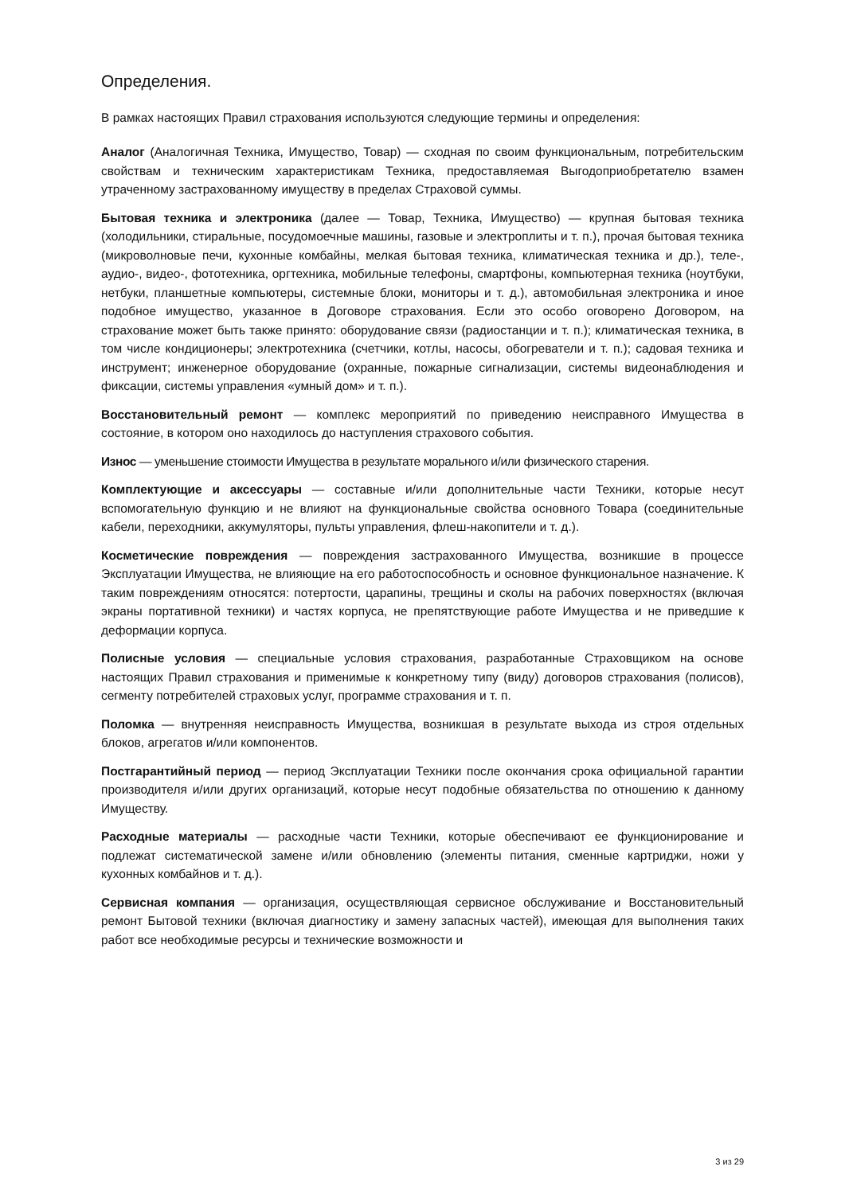Определения.
В рамках настоящих Правил страхования используются следующие термины и определения:
Аналог (Аналогичная Техника, Имущество, Товар) — сходная по своим функциональным, потребительским свойствам и техническим характеристикам Техника, предоставляемая Выгодоприобретателю взамен утраченному застрахованному имуществу в пределах Страховой суммы.
Бытовая техника и электроника (далее — Товар, Техника, Имущество) — крупная бытовая техника (холодильники, стиральные, посудомоечные машины, газовые и электроплиты и т. п.), прочая бытовая техника (микроволновые печи, кухонные комбайны, мелкая бытовая техника, климатическая техника и др.), теле-, аудио-, видео-, фототехника, оргтехника, мобильные телефоны, смартфоны, компьютерная техника (ноутбуки, нетбуки, планшетные компьютеры, системные блоки, мониторы и т. д.), автомобильная электроника и иное подобное имущество, указанное в Договоре страхования. Если это особо оговорено Договором, на страхование может быть также принято: оборудование связи (радиостанции и т. п.); климатическая техника, в том числе кондиционеры; электротехника (счетчики, котлы, насосы, обогреватели и т. п.); садовая техника и инструмент; инженерное оборудование (охранные, пожарные сигнализации, системы видеонаблюдения и фиксации, системы управления «умный дом» и т. п.).
Восстановительный ремонт — комплекс мероприятий по приведению неисправного Имущества в состояние, в котором оно находилось до наступления страхового события.
Износ — уменьшение стоимости Имущества в результате морального и/или физического старения.
Комплектующие и аксессуары — составные и/или дополнительные части Техники, которые несут вспомогательную функцию и не влияют на функциональные свойства основного Товара (соединительные кабели, переходники, аккумуляторы, пульты управления, флеш-накопители и т. д.).
Косметические повреждения — повреждения застрахованного Имущества, возникшие в процессе Эксплуатации Имущества, не влияющие на его работоспособность и основное функциональное назначение. К таким повреждениям относятся: потертости, царапины, трещины и сколы на рабочих поверхностях (включая экраны портативной техники) и частях корпуса, не препятствующие работе Имущества и не приведшие к деформации корпуса.
Полисные условия — специальные условия страхования, разработанные Страховщиком на основе настоящих Правил страхования и применимые к конкретному типу (виду) договоров страхования (полисов), сегменту потребителей страховых услуг, программе страхования и т. п.
Поломка — внутренняя неисправность Имущества, возникшая в результате выхода из строя отдельных блоков, агрегатов и/или компонентов.
Постгарантийный период — период Эксплуатации Техники после окончания срока официальной гарантии производителя и/или других организаций, которые несут подобные обязательства по отношению к данному Имуществу.
Расходные материалы — расходные части Техники, которые обеспечивают ее функционирование и подлежат систематической замене и/или обновлению (элементы питания, сменные картриджи, ножи у кухонных комбайнов и т. д.).
Сервисная компания — организация, осуществляющая сервисное обслуживание и Восстановительный ремонт Бытовой техники (включая диагностику и замену запасных частей), имеющая для выполнения таких работ все необходимые ресурсы и технические возможности и
3 из 29